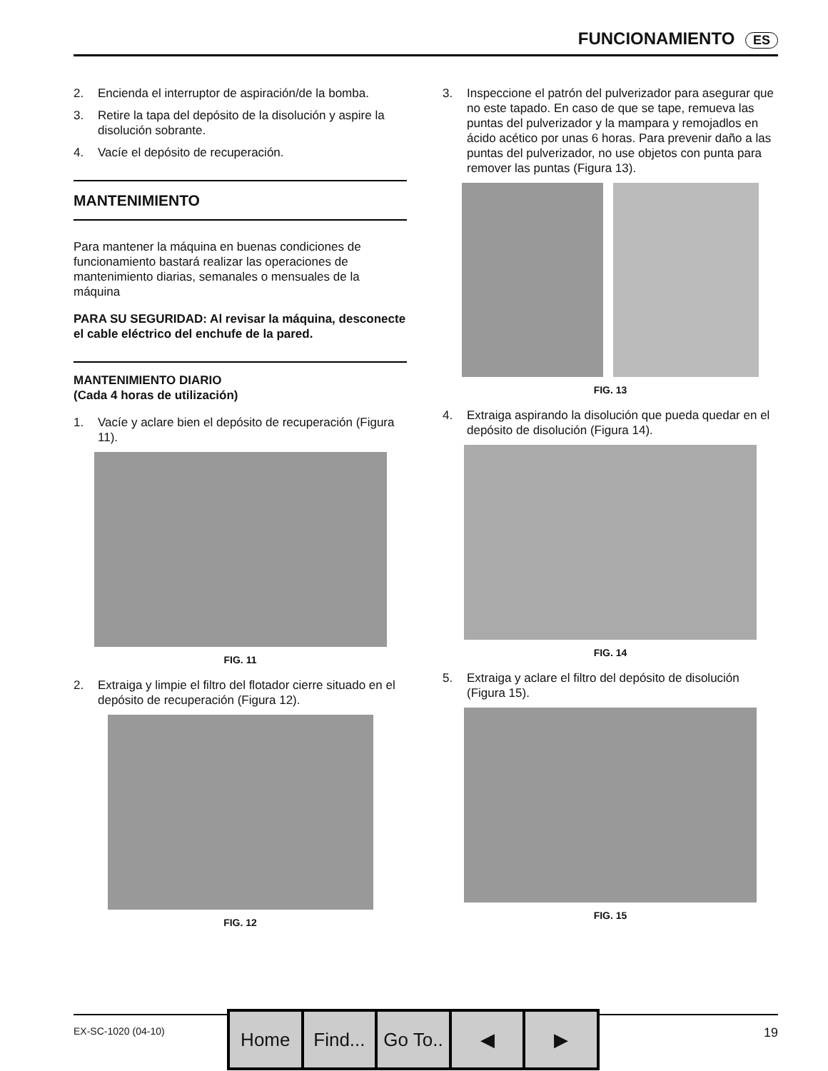FUNCIONAMIENTO ES
2. Encienda el interruptor de aspiración/de la bomba.
3. Retire la tapa del depósito de la disolución y aspire la disolución sobrante.
4. Vacíe el depósito de recuperación.
MANTENIMIENTO
Para mantener la máquina en buenas condiciones de funcionamiento bastará realizar las operaciones de mantenimiento diarias, semanales o mensuales de la máquina
PARA SU SEGURIDAD: Al revisar la máquina, desconecte el cable eléctrico del enchufe de la pared.
MANTENIMIENTO DIARIO
(Cada 4 horas de utilización)
1. Vacíe y aclare bien el depósito de recuperación (Figura 11).
FIG. 11
2. Extraiga y limpie el filtro del flotador cierre situado en el depósito de recuperación (Figura 12).
FIG. 12
3. Inspeccione el patrón del pulverizador para asegurar que no este tapado. En caso de que se tape, remueva las puntas del pulverizador y la mampara y remojadlos en ácido acético por unas 6 horas. Para prevenir daño a las puntas del pulverizador, no use objetos con punta para remover las puntas (Figura 13).
FIG. 13
4. Extraiga aspirando la disolución que pueda quedar en el depósito de disolución (Figura 14).
FIG. 14
5. Extraiga y aclare el filtro del depósito de disolución (Figura 15).
FIG. 15
EX-SC-1020 (04-10) 19
Home Find... Go To.. ◀ ▶